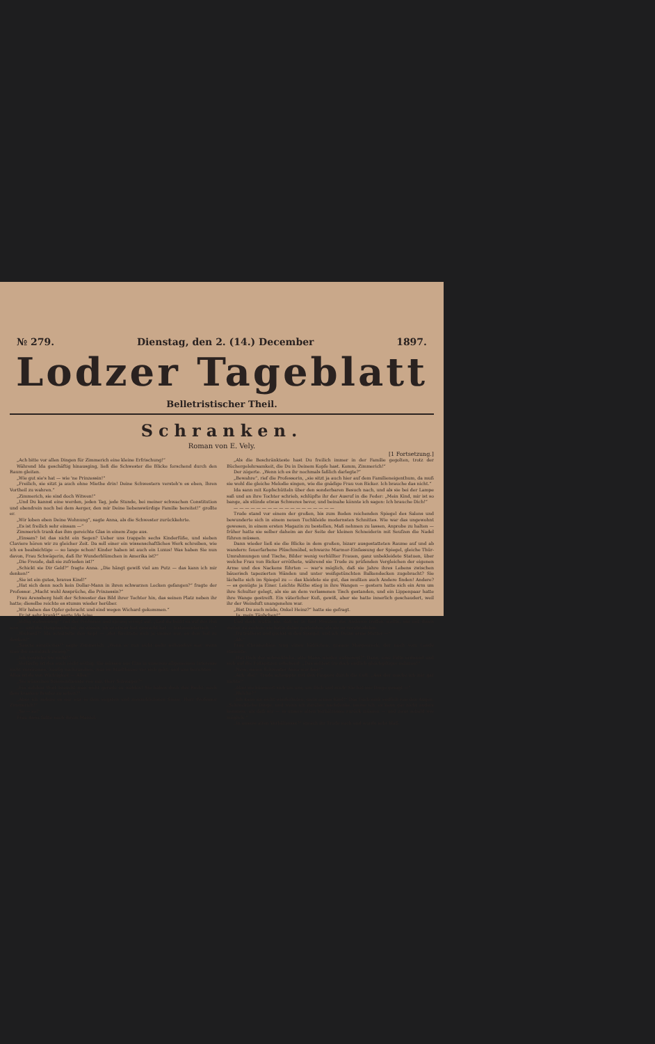№ 279. Dienstag, den 2. (14.) December 1897.
Lodzer Tageblatt
Belletristischer Theil.
Schranken.
Roman von E. Vely.
[1 Fortsetzung.]
„Ach bitte vor allen Dingen für Zimmerich eine kleine Erfrischung!“
Während Ida geschäftig hinausging, ließ die Schwester die Blicke forschend durch den Raum gleiten.
„Wie gut sie's hat — wie 'ne Prinzessin!“
„Freilich, sie sitzt ja auch ohne Miethe drin! Deine Schwestern versteh'n es eben, Ihren Vortheil zu wahren.“
„Zimmerich, sie sind doch Witwen!“
„Und Du kannst eine werden, jeden Tag, jede Stunde, bei meiner schwachen Constitution und obendrein noch bei dem Aerger, den mir Deine liebenswürdige Familie bereitet!“ grollte er.
„Wir loben eben Deine Wohnung“, sagte Anna, als die Schwester zurückkehrte.
„Es ist freilich sehr einsam —“
Zimmerich trank das ihm gereichte Glas in einem Zuge aus.
„Einsam? Ist das nicht ein Segen? Ueber uns trappeln sechs Kinderfüße, und sieben Claviere hören wir zu gleicher Zeit. Da soll einer ein wissenschaftliches Werk schreiben, wie ich es beabsichtige — so lange schon! Kinder haben ist auch ein Luxus! Was haben Sie nun davon, Frau Schwägerin, daß Ihr Wunderblümchen in Amerika ist?“
„Die Freude, daß sie zufrieden ist!“
„Schickt sie Dir Geld?“ fragte Anna. „Die hängt gewiß viel am Putz — das kann ich mir denken!“
„Sie ist ein gutes, braves Kind!“
„Hat sich denn noch kein Dollar-Mann in ihren schwarzen Locken gefangen?“ fragte der Professor. „Macht wohl Ansprüche, die Prinzessin?“
Frau Arensberg hielt der Schwester das Bild ihrer Tochter hin, das seinen Platz neben ihr hatte; dieselbe reichte es stumm wieder herüber.
„Wir haben das Opfer gebracht und sind wegen Wichard gekommen.“
„Er ist sehr krank!“ sagte Ida leise.
„Völlig wahnsinnig!“ rief der Professor und sprang erregt auf. „Und da heißt es auf der Hut sein — und die Hauptsache ist, zu wissen, ob er etwas fest gemacht hat — testamentarisch —“
„Wichard?“ Ida schüttelte den Kopf — „der fürchtete sich ja immer nur, an den Tod zu denken!“
„Sancta simplicitas!“ sagte Zimmerich. „Wenn er nun nicht mehr willensfrei war, wenn man ihn moralisch zwang?“
„Ich verstehe Sie nicht!“
„Vorläufig ist das auch nicht nöthig. Sie müssen nur Eins in unserem allgemeinen Interesse nicht versäumen, häufig nachzusehen, was im Stadthause vor sich geht, und uns berichten — Alles ist da von Wichtigkeit — Alles!“
„Sie wünschen Spionendienste von mir, Herr Schwager?“
„Ein solches Wort braucht man nicht gerade zu wählen! Sie haben doch das Recht, nach dem kranken Bruder zu sehen?“
„Aber ich nehme es mir nur in dem engsten und menschlichsten Sinne, Herr Professor Zimmerich!“
„So — so!“
Frau Anna faßte nach ihrem Mantel.
„Als die Beschränkteste hast Du freilich immer in der Familie gegolten, trotz der Büchergelehrsamkeit, die Du in Deinem Kopfe hast. Komm, Zimmerich!“
Der zögerte. „Wenn ich es ihr nochmals faßlich darlegte?“
„Bewahre“, rief die Professorin, „sie sitzt ja auch hier auf dem Familieneigenthum, da muß sie wohl die gleiche Melodie singen, wie die gnädige Frau von Bicker. Ich brauche das nicht.“
Ida sann mit Kopfschütteln über den sonderbaren Besuch nach, und als sie bei der Lampe saß und an ihre Tochter schrieb, schlüpfte ihr der Ausruf in die Feder: „Mein Kind, mir ist so bange, als stünde etwas Schweres bevor, und beinahe könnte ich sagen: Ich brauche Dich!“
— — — — — — — — — — — — — — — — — —
Trude stand vor einem der großen, bis zum Boden reichenden Spiegel des Salons und bewunderte sich in einem neuen Tuchkleide modernsten Schnittes. Wie war das ungewohnt gewesen, in einem ersten Magazin zu bestellen, Maß nehmen zu lassen, Anprobe zu halten — früher hatte sie selber daheim an der Seite der kleinen Schneiderin mit Seufzen die Nadel führen müssen.
Dann wieder ließ sie die Blicke in dem großen, bizarr ausgestatteten Raume auf und ab wandern: feuerfarbene Plüschmöbel, schwarze Marmor-Einfassung der Spiegel, gleiche Thür-Umrahmungen und Tische, Bilder wenig verhüllter Frauen, ganz unbekleidete Statuen, über welche Frau von Bicker erröthete, während sie Trude zu prüfenden Vergleichen der eigenen Arme und des Nackens führten — war's möglich, daß sie Jahre ihres Lebens zwischen bäuerisch tapezierten Wänden und unter weißgetünchten Balkendecken zugebracht? Sie lächelte sich im Spiegel zu — das kleidete sie gut, das mußten auch Andere finden! Andere? — es genügte ja Einer. Leichte Röthe stieg in ihre Wangen — gestern hatte sich ein Arm um ihre Schulter gelegt, als sie an dem verlassenen Tisch gestanden, und ein Lippenpaar hatte ihre Wange gestreift. Ein väterlicher Kuß, gewiß, aber sie hatte innerlich geschaudert, weil ihr der Weinduft unangenehm war.
„Bist Du auch müde, Onkel Heinz?“ hatte sie gefragt.
„Ja, mein Täubchen!“
Und doch wußte sie, daß er in fünf Minuten die Anderen treffen wollte, um mit ihnen weiter zu zechen; sie hatte dabei gestanden, als sie es verabredeten.
„Du trällerst und guckst in den Spiegel, und ich, Deine arme Mutter —“
„Ah.“
Frau Christophine trug einen häßlichen, grauen Morgenrock, der noch vom Lande stammte.
„Hat Dich der schreckliche, alte Mann wieder aufgeregt?“ Dann, eine Falte ordnend und sich auf die Fußspitzen erhebend: „Das solltest Du doch endlich gleichgiltiger nehmen!“
„Nein, meine Schwester Anna war hier!“
„Ach, die!“ Trude schnippte mit den Fingern durch die Luft. „Aus der mache ich mir gar nichts!“
„Aber sie kümmert sich um uns, um Dich und mich! Sie hat mir Dinge gesagt —“
„Welche?“
„Ich kann sie nicht wiederholen, mein armes Kind!“ Das Tuch sank endlich von den Augen. „Schreckliche Dinge, und wenn ich darüber nachdenke, meine ich, es kann gar nicht anders kommen, als daß wir — in unsere alten Verhältnisse zurück müssen — und zwar sobald wie möglich.“
„In unsere alten Verhältnisse?“ sprach ihr Trude nach und wurde sehr blaß.